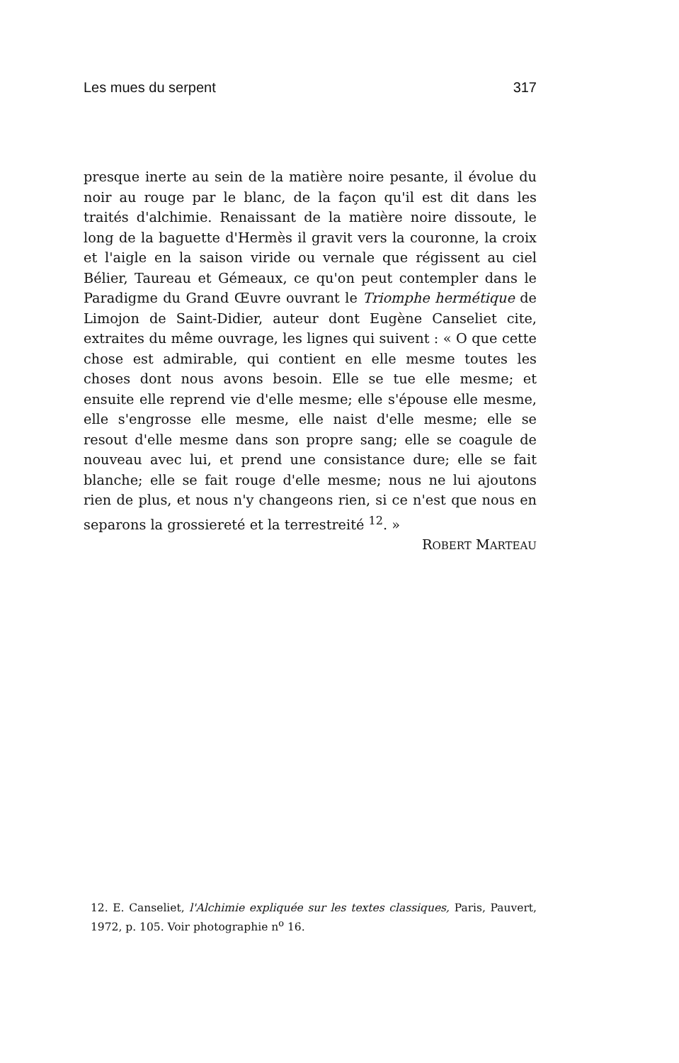Les mues du serpent 317
presque inerte au sein de la matière noire pesante, il évolue du noir au rouge par le blanc, de la façon qu'il est dit dans les traités d'alchimie. Renaissant de la matière noire dissoute, le long de la baguette d'Hermès il gravit vers la couronne, la croix et l'aigle en la saison viride ou vernale que régissent au ciel Bélier, Taureau et Gémeaux, ce qu'on peut contempler dans le Paradigme du Grand Œuvre ouvrant le Triomphe hermétique de Limojon de Saint-Didier, auteur dont Eugène Canseliet cite, extraites du même ouvrage, les lignes qui suivent : « O que cette chose est admirable, qui contient en elle mesme toutes les choses dont nous avons besoin. Elle se tue elle mesme; et ensuite elle reprend vie d'elle mesme; elle s'épouse elle mesme, elle s'engrosse elle mesme, elle naist d'elle mesme; elle se resout d'elle mesme dans son propre sang; elle se coagule de nouveau avec lui, et prend une consistance dure; elle se fait blanche; elle se fait rouge d'elle mesme; nous ne lui ajoutons rien de plus, et nous n'y changeons rien, si ce n'est que nous en separons la grossiereté et la terrestreité <sup>12</sup>. »
ROBERT MARTEAU
12. E. Canseliet, l'Alchimie expliquée sur les textes classiques, Paris, Pauvert, 1972, p. 105. Voir photographie n<sup>o</sup> 16.